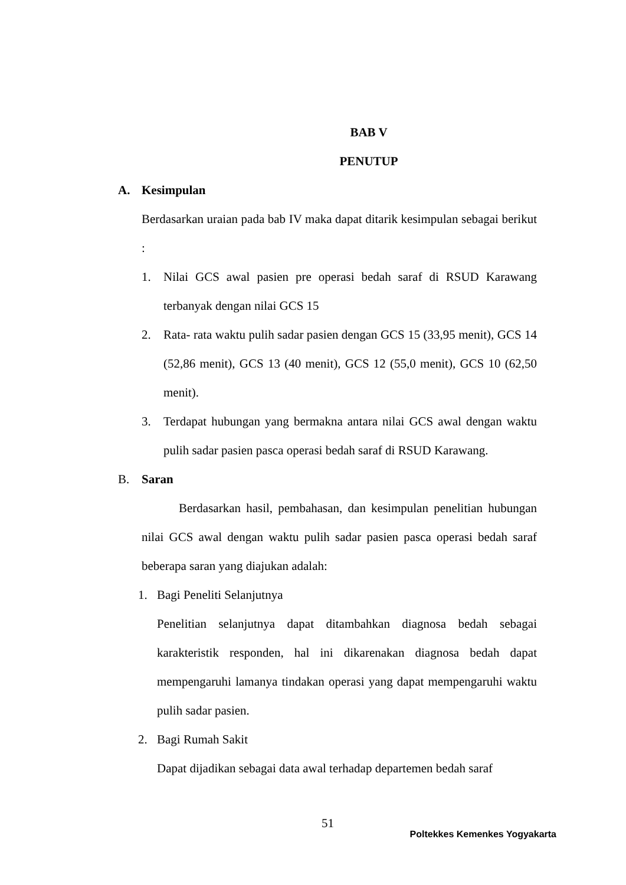BAB V
PENUTUP
A. Kesimpulan
Berdasarkan uraian pada bab IV maka dapat ditarik kesimpulan sebagai berikut :
1.
Nilai GCS awal pasien pre operasi bedah saraf di RSUD Karawang terbanyak dengan nilai GCS 15
2.
Rata- rata waktu pulih sadar pasien dengan GCS 15 (33,95 menit), GCS 14 (52,86 menit), GCS 13 (40 menit), GCS 12 (55,0 menit), GCS 10 (62,50 menit).
3.
Terdapat hubungan yang bermakna antara nilai GCS awal dengan waktu pulih sadar pasien pasca operasi bedah saraf di RSUD Karawang.
B. Saran
Berdasarkan hasil, pembahasan, dan kesimpulan penelitian hubungan nilai GCS awal dengan waktu pulih sadar pasien pasca operasi bedah saraf beberapa saran yang diajukan adalah:
1. Bagi Peneliti Selanjutnya
Penelitian selanjutnya dapat ditambahkan diagnosa bedah sebagai karakteristik responden, hal ini dikarenakan diagnosa bedah dapat mempengaruhi lamanya tindakan operasi yang dapat mempengaruhi waktu pulih sadar pasien.
2. Bagi Rumah Sakit
Dapat dijadikan sebagai data awal terhadap departemen bedah saraf
51
Poltekkes Kemenkes Yogyakarta